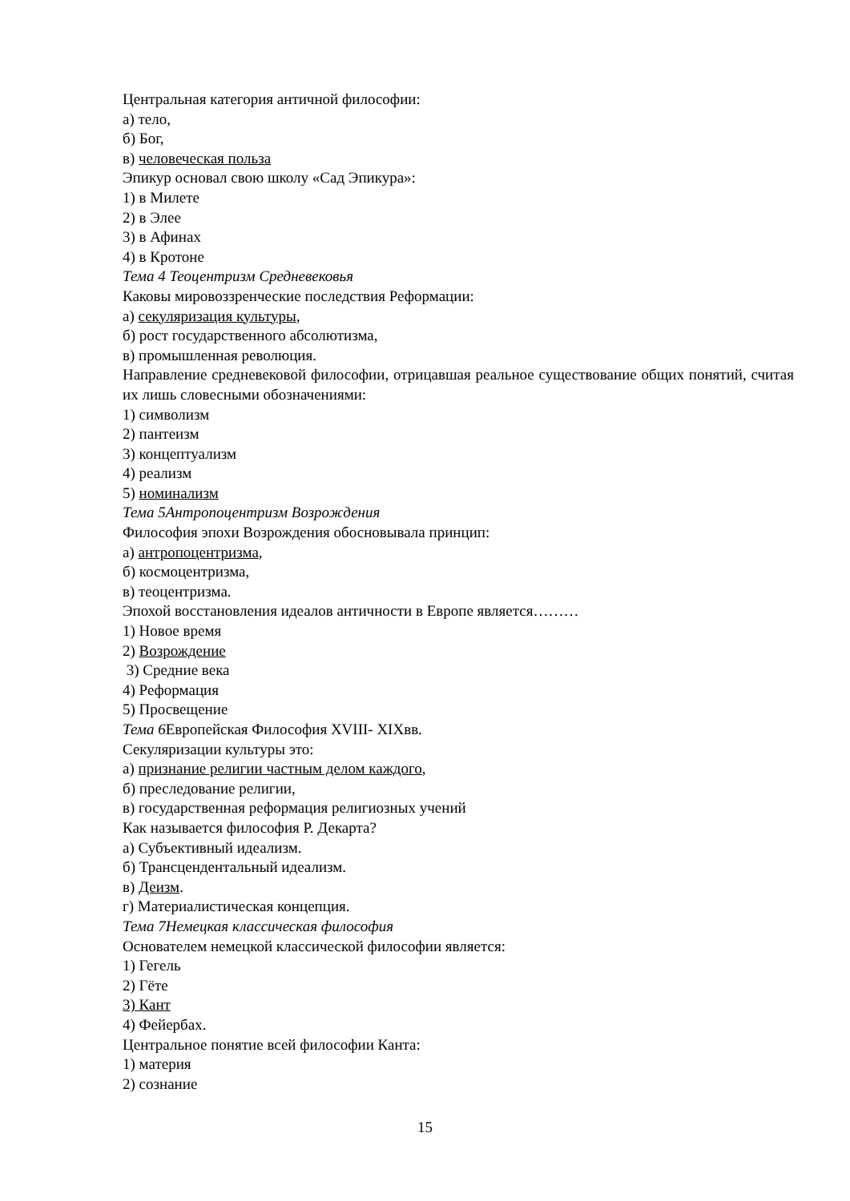Центральная категория античной философии:
а) тело,
б) Бог,
в) человеческая польза
Эпикур основал свою школу «Сад Эпикура»:
1) в Милете
2) в Элее
3) в Афинах
4) в Кротоне
Тема 4 Теоцентризм Средневековья
Каковы мировоззренческие последствия Реформации:
а) секуляризация культуры,
б) рост государственного абсолютизма,
в) промышленная революция.
Направление средневековой философии, отрицавшая реальное существование общих понятий, считая их лишь словесными обозначениями:
1) символизм
2) пантеизм
3) концептуализм
4) реализм
5) номинализм
Тема 5Антропоцентризм Возрождения
Философия эпохи Возрождения обосновывала принцип:
а) антропоцентризма,
б) космоцентризма,
в) теоцентризма.
Эпохой восстановления идеалов античности в Европе является………
1) Новое время
2) Возрождение
3) Средние века
4) Реформация
5) Просвещение
Тема 6 Европейская Философия XVIII- XIXвв.
Секуляризации культуры это:
а) признание религии частным делом каждого,
б) преследование религии,
в) государственная реформация религиозных учений
Как называется философия Р. Декарта?
а) Субъективный идеализм.
б) Трансцендентальный идеализм.
в) Деизм.
г) Материалистическая концепция.
Тема 7Немецкая классическая философия
Основателем немецкой классической философии является:
1) Гегель
2) Гёте
3) Кант
4) Фейербах.
Центральное понятие всей философии Канта:
1) материя
2) сознание
15